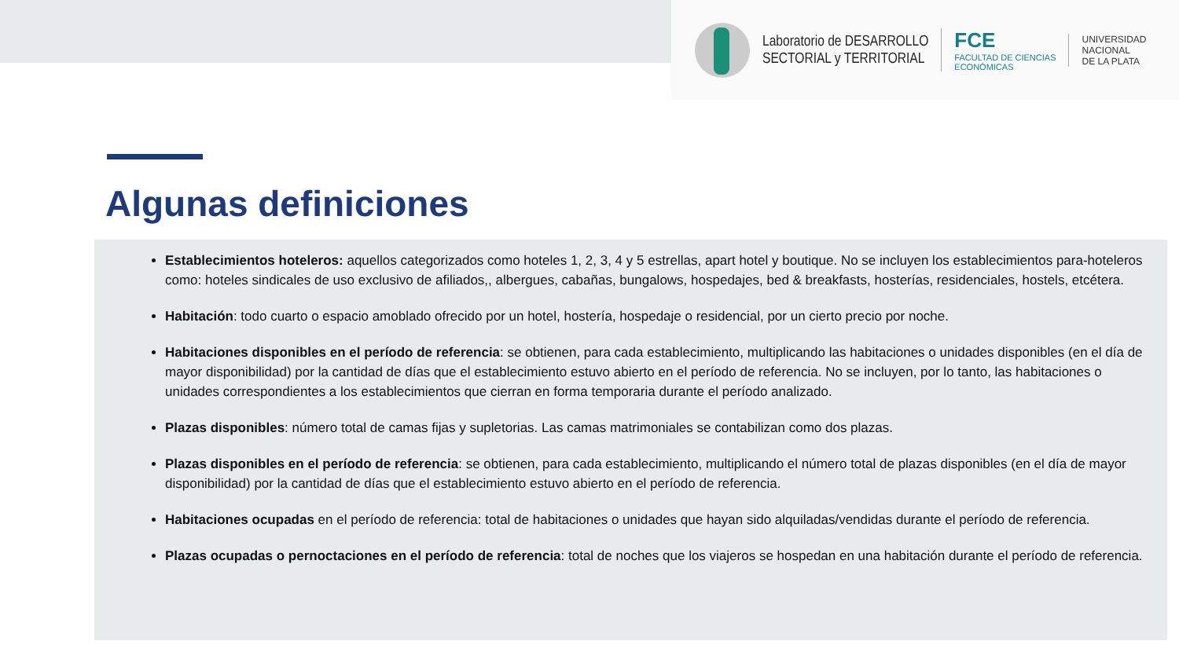Laboratorio de DESARROLLO
SECTORIAL y TERRITORIAL
FCE
FACULTAD DE CIENCIAS
ECONÓMICAS
UNIVERSIDAD
NACIONAL
DE LA PLATA
Algunas definiciones
Establecimientos hoteleros: aquellos categorizados como hoteles 1, 2, 3, 4 y 5 estrellas, apart hotel y boutique. No se incluyen los establecimientos para-hoteleros como: hoteles sindicales de uso exclusivo de afiliados,, albergues, cabañas, bungalows, hospedajes, bed & breakfasts, hosterías, residenciales, hostels, etcétera.
Habitación: todo cuarto o espacio amoblado ofrecido por un hotel, hostería, hospedaje o residencial, por un cierto precio por noche.
Habitaciones disponibles en el período de referencia: se obtienen, para cada establecimiento, multiplicando las habitaciones o unidades disponibles (en el día de mayor disponibilidad) por la cantidad de días que el establecimiento estuvo abierto en el período de referencia. No se incluyen, por lo tanto, las habitaciones o unidades correspondientes a los establecimientos que cierran en forma temporaria durante el período analizado.
Plazas disponibles: número total de camas fijas y supletorias. Las camas matrimoniales se contabilizan como dos plazas.
Plazas disponibles en el período de referencia: se obtienen, para cada establecimiento, multiplicando el número total de plazas disponibles (en el día de mayor disponibilidad) por la cantidad de días que el establecimiento estuvo abierto en el período de referencia.
Habitaciones ocupadas en el período de referencia: total de habitaciones o unidades que hayan sido alquiladas/vendidas durante el período de referencia.
Plazas ocupadas o pernoctaciones en el período de referencia: total de noches que los viajeros se hospedan en una habitación durante el período de referencia.